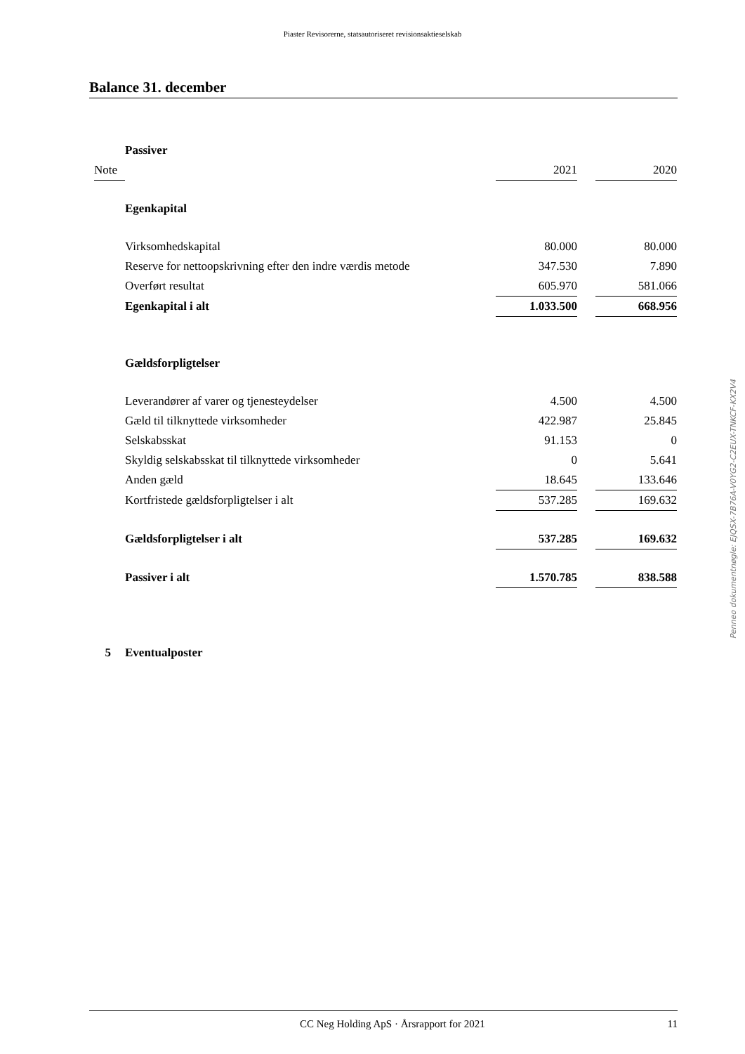Piaster Revisorerne, statsautoriseret revisionsaktieselskab
Balance 31. december
| | Passiver | | | | |
| Note | | 2021 | | 2020 | |
| | Egenkapital | | | | |
| | Virksomhedskapital | 80.000 | | 80.000 | |
| | Reserve for nettoopskrivning efter den indre værdis metode | 347.530 | | 7.890 | |
| | Overført resultat | 605.970 | | 581.066 | |
| | Egenkapital i alt | 1.033.500 | | 668.956 | |
| | Gældsforpligtelser | | | | |
| | Leverandører af varer og tjenesteydelser | 4.500 | | 4.500 | |
| | Gæld til tilknyttede virksomheder | 422.987 | | 25.845 | |
| | Selskabsskat | 91.153 | | 0 | |
| | Skyldig selskabsskat til tilknyttede virksomheder | 0 | | 5.641 | |
| | Anden gæld | 18.645 | | 133.646 | |
| | Kortfristede gældsforpligtelser i alt | 537.285 | | 169.632 | |
| | Gældsforpligtelser i alt | 537.285 | | 169.632 | |
| | Passiver i alt | 1.570.785 | | 838.588 | |
| 5 | Eventualposter | | | | |
Penneo dokumentnøgle: EJQSX-7B76A-V0YG2-C2EUX-TNKCF-KX2V4
CC Neg Holding ApS · Årsrapport for 2021 11